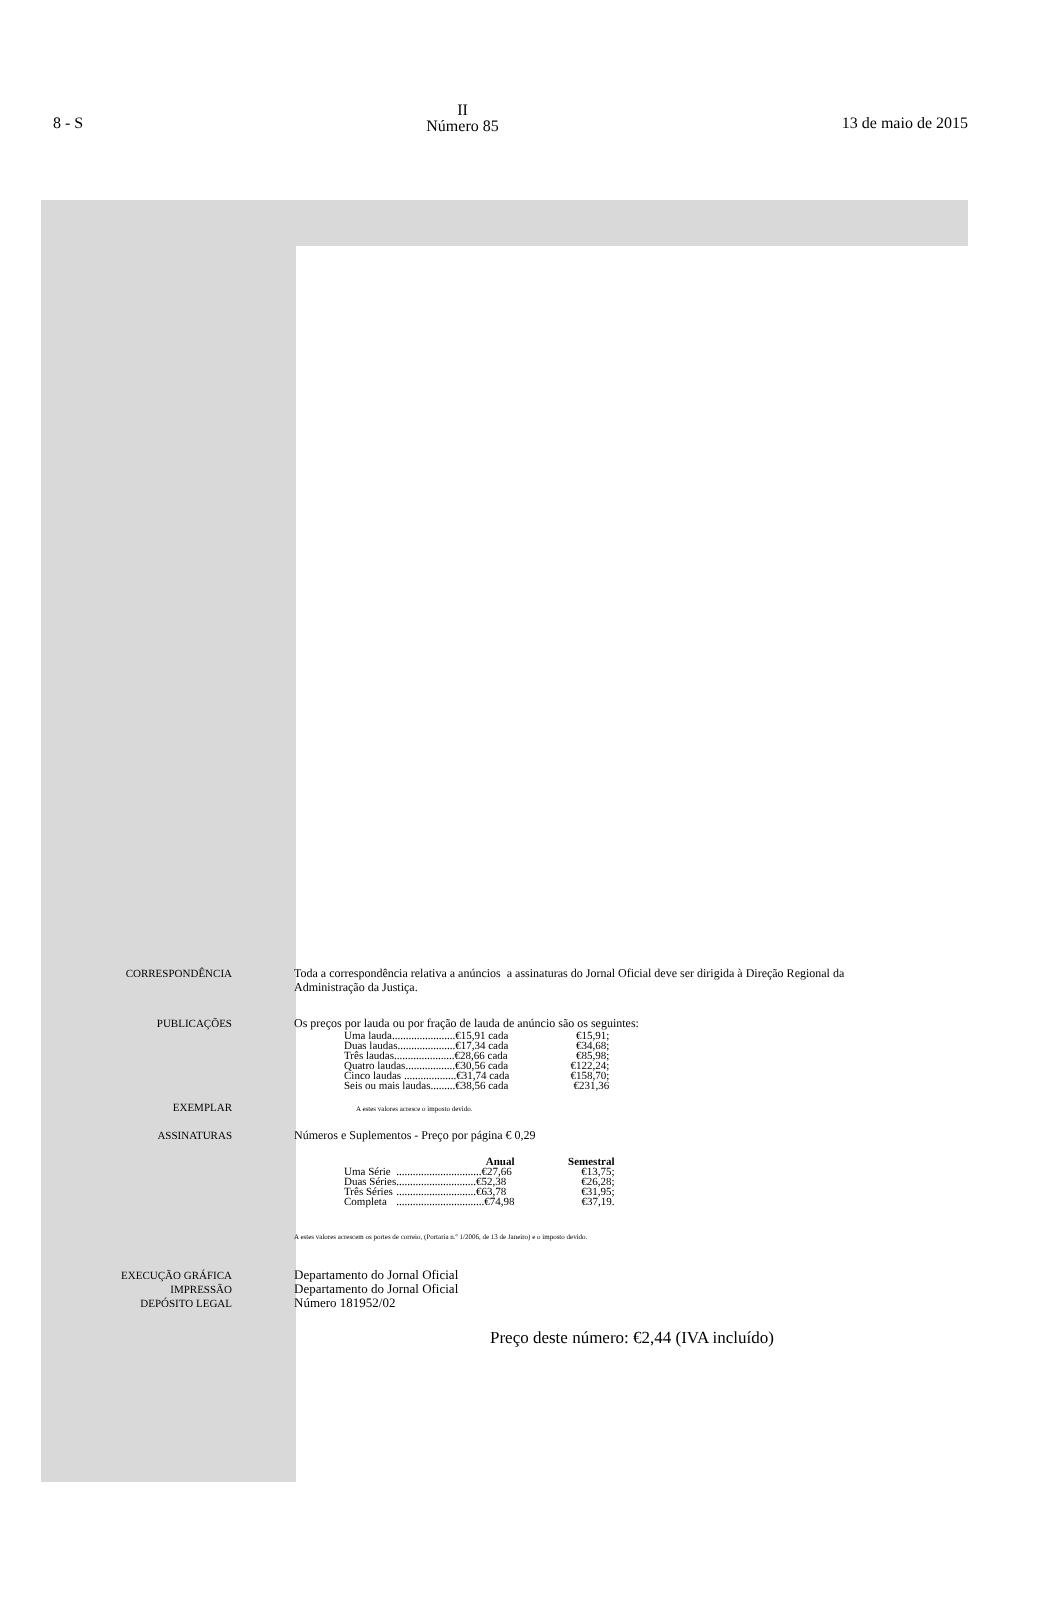8 - S II
Número 85 13 de maio de 2015
CORRESPONDÊNCIA Toda a correspondência relativa a anúncios a assinaturas do Jornal Oficial deve ser dirigida à Direção Regional da Administração da Justiça.
PUBLICAÇÕES Os preços por lauda ou por fração de lauda de anúncio são os seguintes:
| Uma lauda.......................€15,91 cada | €15,91; |
| Duas laudas.....................€17,34 cada | €34,68; |
| Três laudas......................€28,66 cada | €85,98; |
| Quatro laudas..................€30,56 cada | €122,24; |
| Cinco laudas ...................€31,74 cada | €158,70; |
| Seis ou mais laudas.........€38,56 cada | €231,36 |
EXEMPLAR
A estes valores acresce o imposto devido.
ASSINATURAS Números e Suplementos - Preço por página € 0,29
| | Anual | Semestral |
| --- | --- | --- |
| Uma Série | ...............................€27,66 | €13,75; |
| Duas Séries | .............................€52,38 | €26,28; |
| Três Séries | .............................€63,78 | €31,95; |
| Completa | ................................€74,98 | €37,19. |
A estes valores acrescem os portes de correio, (Portaria n.º 1/2006, de 13 de Janeiro) e o imposto devido.
EXECUÇÃO GRÁFICA
IMPRESSÃO
DEPÓSITO LEGAL
Departamento do Jornal Oficial
Departamento do Jornal Oficial
Número 181952/02
Preço deste número: €2,44 (IVA incluído)